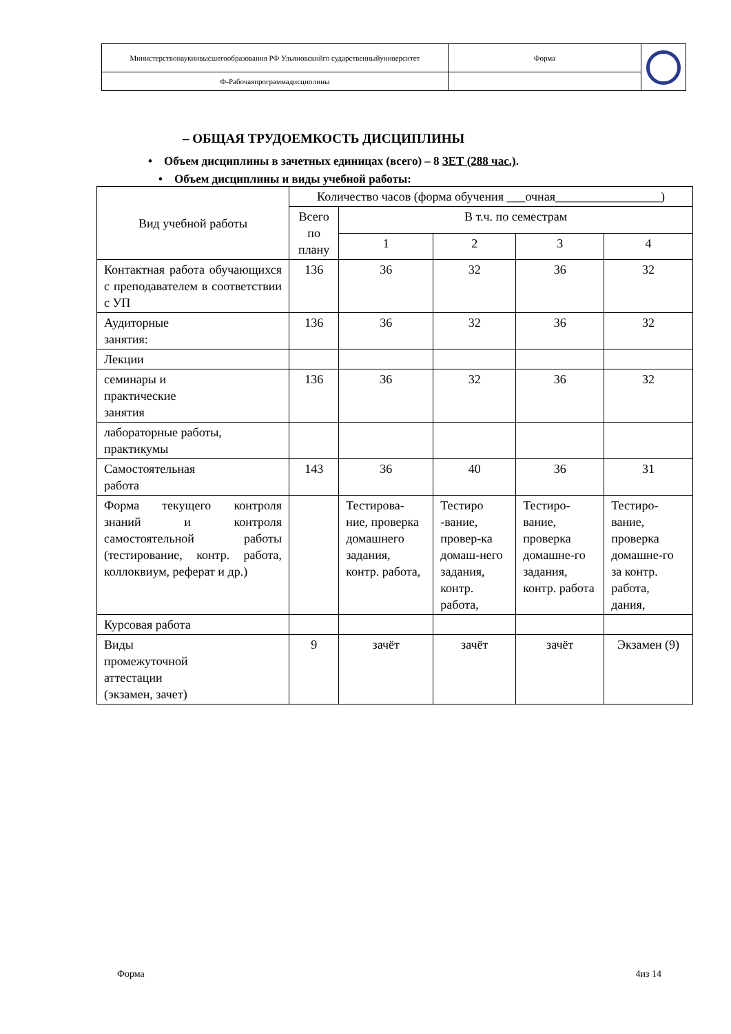| Министерствонаукиивысшегообразования РФ Ульяновскийго сударственныйуниверситет | Форма | |
| Ф-Рабочаяпрограммадисциплины | | |
– ОБЩАЯ ТРУДОЕМКОСТЬ ДИСЦИПЛИНЫ
• Объем дисциплины в зачетных единицах (всего) – 8 ЗЕТ (288 час.).
• Объем дисциплины и виды учебной работы:
| Вид учебной работы | Количество часов (форма обучения ___очная_________________) | | | | |
| --- | --- | --- | --- | --- | --- |
| | Всего по плану | В т.ч. по семестрам | | | |
| | | 1 | 2 | 3 | 4 |
| Контактная работа обучающихся с преподавателем в соответствии с УП | 136 | 36 | 32 | 36 | 32 |
| Аудиторные занятия: | 136 | 36 | 32 | 36 | 32 |
| Лекции | | | | | |
| семинары и практические занятия | 136 | 36 | 32 | 36 | 32 |
| лабораторные работы, практикумы | | | | | |
| Самостоятельная работа | 143 | 36 | 40 | 36 | 31 |
| Форма текущего контроля знаний и контроля самостоятельной работы (тестирование, контр. работа, коллоквиум, реферат и др.) | | Тестирова-ние, проверка домашнего задания, контр. работа, | Тестиро -вание, провер-ка домаш-него задания, контр. работа, | Тестиро-вание, проверка домашне-го задания, контр. работа | Тестиро-вание, проверка домашне-го за контр. работа, дания, |
| Курсовая работа | | | | | |
| Виды промежуточной аттестации (экзамен, зачет) | 9 | зачёт | зачёт | зачёт | Экзамен (9) |
Форма 4из 14